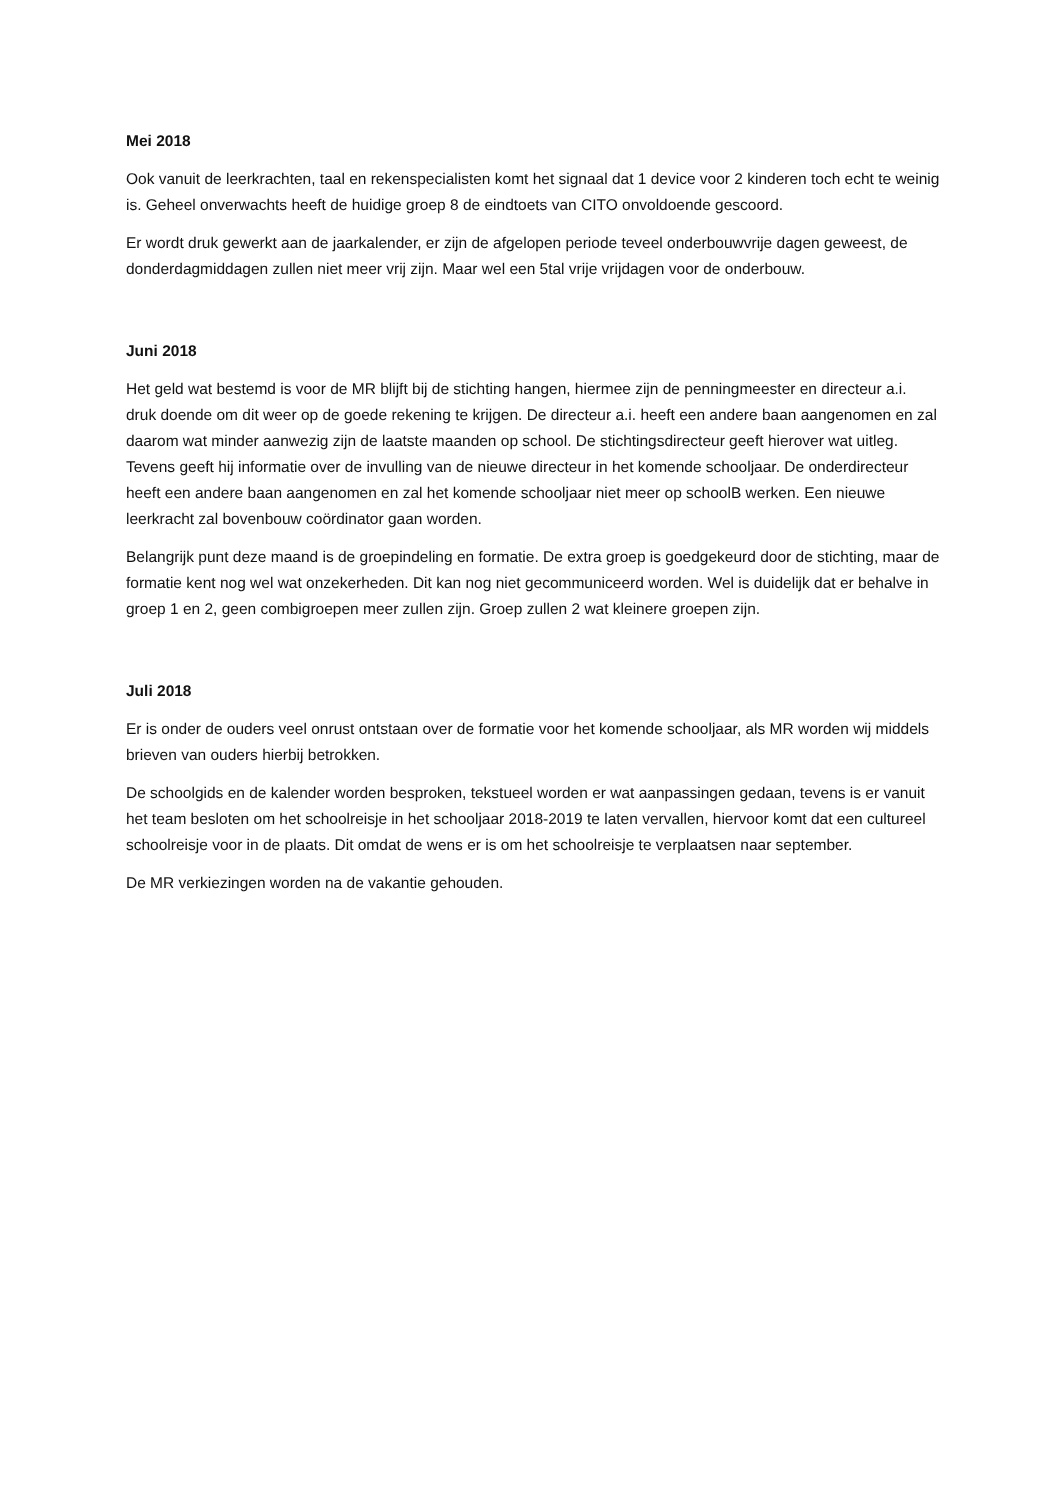Mei 2018
Ook vanuit de leerkrachten, taal en rekenspecialisten komt het signaal dat 1 device voor 2 kinderen toch echt te weinig is. Geheel onverwachts heeft de huidige groep 8 de eindtoets van CITO onvoldoende gescoord.
Er wordt druk gewerkt aan de jaarkalender, er zijn de afgelopen periode teveel onderbouwvrije dagen geweest, de donderdagmiddagen zullen niet meer vrij zijn. Maar wel een 5tal vrije vrijdagen voor de onderbouw.
Juni 2018
Het geld wat bestemd is voor de MR blijft bij de stichting hangen, hiermee zijn de penningmeester en directeur a.i. druk doende om dit weer op de goede rekening te krijgen. De directeur a.i. heeft een andere baan aangenomen en zal daarom wat minder aanwezig zijn de laatste maanden op school. De stichtingsdirecteur geeft hierover wat uitleg. Tevens geeft hij informatie over de invulling van de nieuwe directeur in het komende schooljaar. De onderdirecteur heeft een andere baan aangenomen en zal het komende schooljaar niet meer op schoolB werken. Een nieuwe leerkracht zal bovenbouw coördinator gaan worden.
Belangrijk punt deze maand is de groepindeling en formatie. De extra groep is goedgekeurd door de stichting, maar de formatie kent nog wel wat onzekerheden. Dit kan nog niet gecommuniceerd worden. Wel is duidelijk dat er behalve in groep 1 en 2, geen combigroepen meer zullen zijn. Groep zullen 2 wat kleinere groepen zijn.
Juli 2018
Er is onder de ouders veel onrust ontstaan over de formatie voor het komende schooljaar, als MR worden wij middels brieven van ouders hierbij betrokken.
De schoolgids en de kalender worden besproken, tekstueel worden er wat aanpassingen gedaan, tevens is er vanuit het team besloten om het schoolreisje in het schooljaar 2018-2019 te laten vervallen, hiervoor komt dat een cultureel schoolreisje voor in de plaats. Dit omdat de wens er is om het schoolreisje te verplaatsen naar september.
De MR verkiezingen worden na de vakantie gehouden.